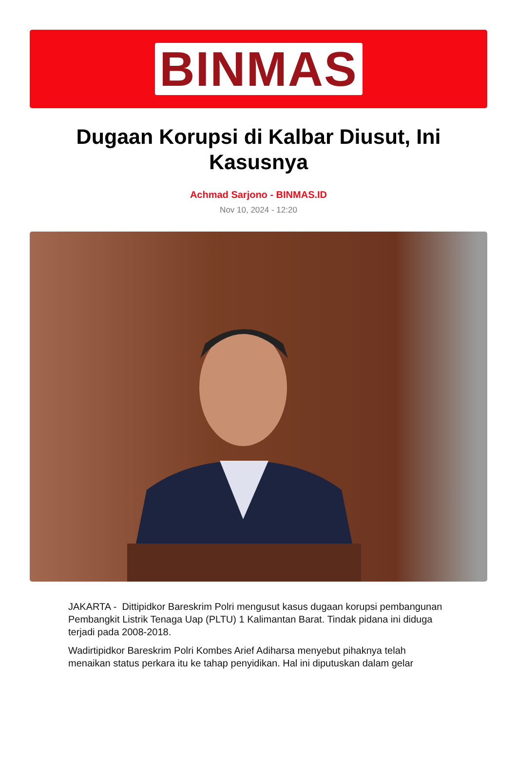BINMAS
Dugaan Korupsi di Kalbar Diusut, Ini Kasusnya
Achmad Sarjono - BINMAS.ID
Nov 10, 2024 - 12:20
JAKARTA - Dittipidkor Bareskrim Polri mengusut kasus dugaan korupsi pembangunan Pembangkit Listrik Tenaga Uap (PLTU) 1 Kalimantan Barat. Tindak pidana ini diduga terjadi pada 2008-2018.
Wadirtipidkor Bareskrim Polri Kombes Arief Adiharsa menyebut pihaknya telah menaikan status perkara itu ke tahap penyidikan. Hal ini diputuskan dalam gelar